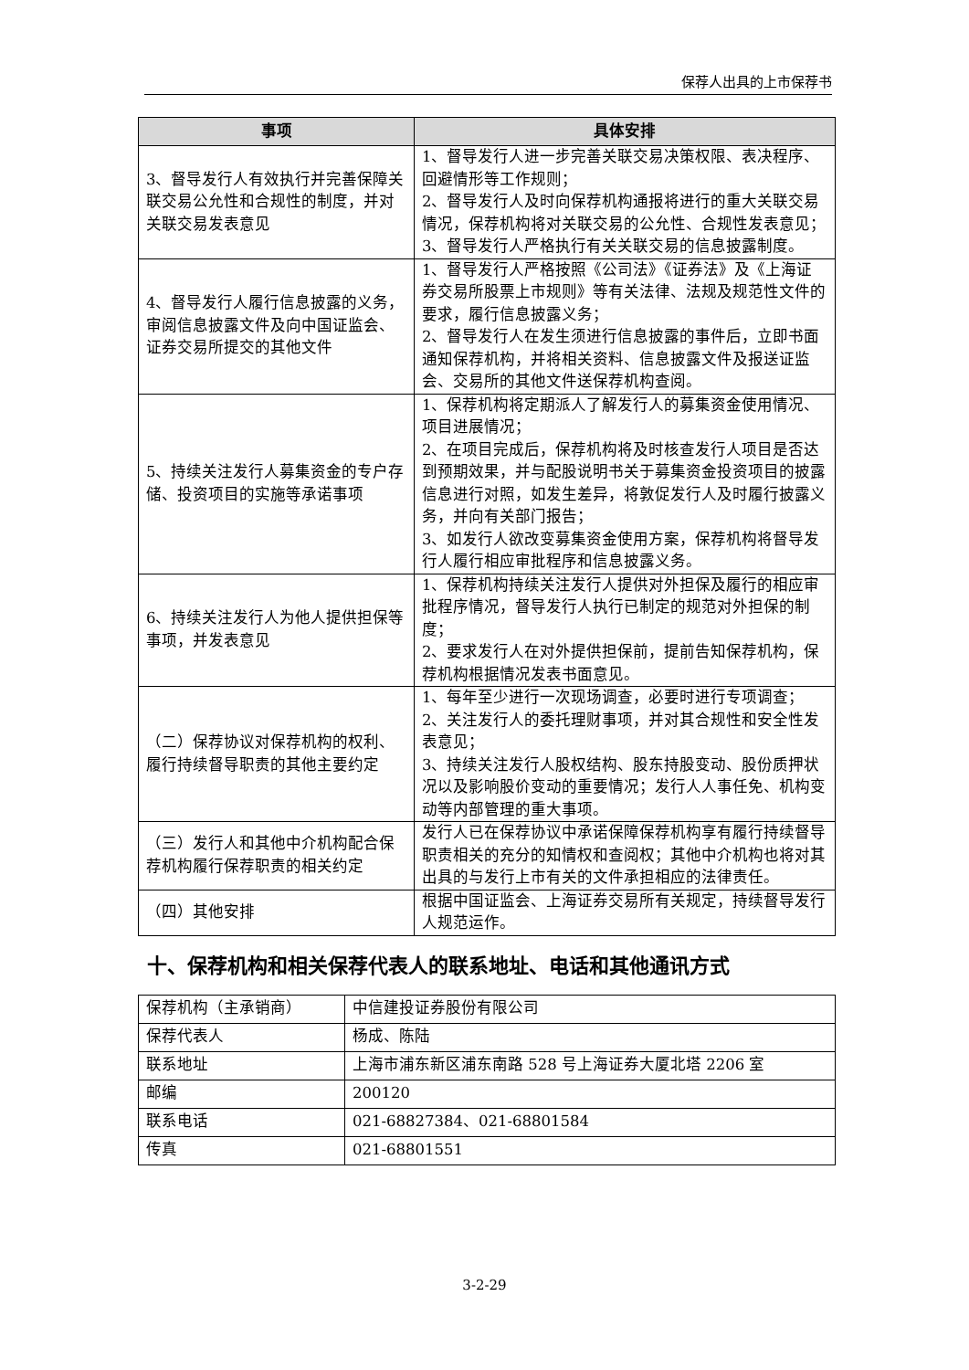保荐人出具的上市保荐书
| 事项 | 具体安排 |
| --- | --- |
| 3、督导发行人有效执行并完善保障关联交易公允性和合规性的制度，并对关联交易发表意见 | 1、督导发行人进一步完善关联交易决策权限、表决程序、回避情形等工作规则； 2、督导发行人及时向保荐机构通报将进行的重大关联交易情况，保荐机构将对关联交易的公允性、合规性发表意见； 3、督导发行人严格执行有关关联交易的信息披露制度。 |
| 4、督导发行人履行信息披露的义务，审阅信息披露文件及向中国证监会、证券交易所提交的其他文件 | 1、督导发行人严格按照《公司法》《证券法》及《上海证券交易所股票上市规则》等有关法律、法规及规范性文件的要求，履行信息披露义务； 2、督导发行人在发生须进行信息披露的事件后，立即书面通知保荐机构，并将相关资料、信息披露文件及报送证监会、交易所的其他文件送保荐机构查阅。 |
| 5、持续关注发行人募集资金的专户存储、投资项目的实施等承诺事项 | 1、保荐机构将定期派人了解发行人的募集资金使用情况、项目进展情况； 2、在项目完成后，保荐机构将及时核查发行人项目是否达到预期效果，并与配股说明书关于募集资金投资项目的披露信息进行对照，如发生差异，将敦促发行人及时履行披露义务，并向有关部门报告； 3、如发行人欲改变募集资金使用方案，保荐机构将督导发行人履行相应审批程序和信息披露义务。 |
| 6、持续关注发行人为他人提供担保等事项，并发表意见 | 1、保荐机构持续关注发行人提供对外担保及履行的相应审批程序情况，督导发行人执行已制定的规范对外担保的制度； 2、要求发行人在对外提供担保前，提前告知保荐机构，保荐机构根据情况发表书面意见。 |
| （二）保荐协议对保荐机构的权利、履行持续督导职责的其他主要约定 | 1、每年至少进行一次现场调查，必要时进行专项调查； 2、关注发行人的委托理财事项，并对其合规性和安全性发表意见； 3、持续关注发行人股权结构、股东持股变动、股份质押状况以及影响股价变动的重要情况；发行人人事任免、机构变动等内部管理的重大事项。 |
| （三）发行人和其他中介机构配合保荐机构履行保荐职责的相关约定 | 发行人已在保荐协议中承诺保障保荐机构享有履行持续督导职责相关的充分的知情权和查阅权；其他中介机构也将对其出具的与发行上市有关的文件承担相应的法律责任。 |
| （四）其他安排 | 根据中国证监会、上海证券交易所有关规定，持续督导发行人规范运作。 |
十、保荐机构和相关保荐代表人的联系地址、电话和其他通讯方式
| 保荐机构（主承销商） | 中信建投证券股份有限公司 |
| 保荐代表人 | 杨成、陈陆 |
| 联系地址 | 上海市浦东新区浦东南路 528 号上海证券大厦北塔 2206 室 |
| 邮编 | 200120 |
| 联系电话 | 021-68827384、021-68801584 |
| 传真 | 021-68801551 |
3-2-29